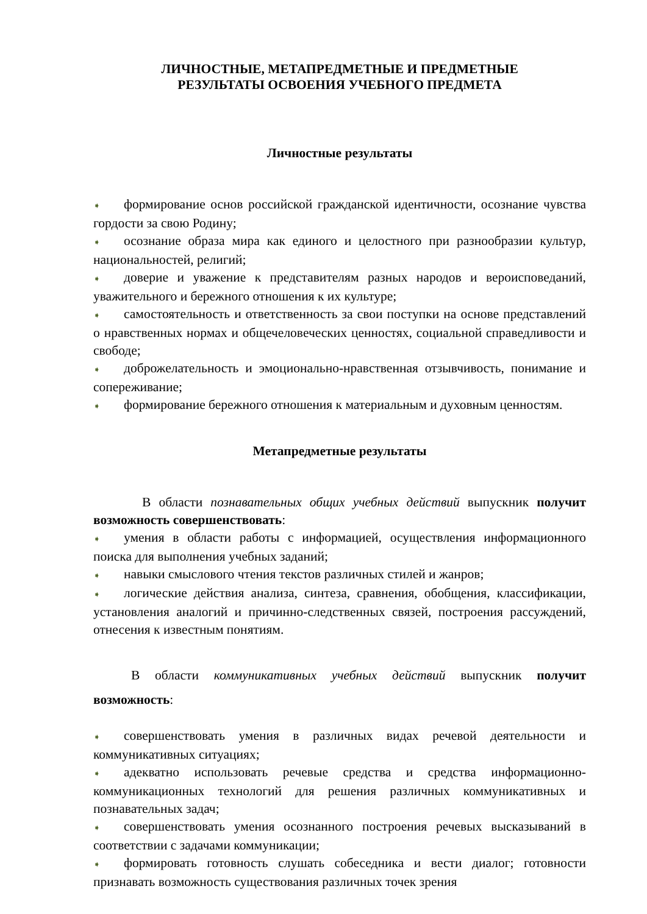ЛИЧНОСТНЫЕ, МЕТАПРЕДМЕТНЫЕ И ПРЕДМЕТНЫЕ
РЕЗУЛЬТАТЫ ОСВОЕНИЯ УЧЕБНОГО ПРЕДМЕТА
Личностные результаты
➧ формирование основ российской гражданской идентичности, осознание чувства гордости за свою Родину;
➧ осознание образа мира как единого и целостного при разнообразии культур, национальностей, религий;
➧ доверие и уважение к представителям разных народов и вероисповеданий, уважительного и бережного отношения к их культуре;
➧ самостоятельность и ответственность за свои поступки на основе представлений о нравственных нормах и общечеловеческих ценностях, социальной справедливости и свободе;
➧ доброжелательность и эмоционально-нравственная отзывчивость, понимание и сопереживание;
➧ формирование бережного отношения к материальным и духовным ценностям.
Метапредметные результаты
В области познавательных общих учебных действий выпускник получит возможность совершенствовать:
➧ умения в области работы с информацией, осуществления информационного поиска для выполнения учебных заданий;
➧ навыки смыслового чтения текстов различных стилей и жанров;
➧ логические действия анализа, синтеза, сравнения, обобщения, классификации, установления аналогий и причинно-следственных связей, построения рассуждений, отнесения к известным понятиям.
В области коммуникативных учебных действий выпускник получит возможность:
➧ совершенствовать умения в различных видах речевой деятельности и коммуникативных ситуациях;
➧ адекватно использовать речевые средства и средства информационно-коммуникационных технологий для решения различных коммуникативных и познавательных задач;
➧ совершенствовать умения осознанного построения речевых высказываний в соответствии с задачами коммуникации;
➧ формировать готовность слушать собеседника и вести диалог; готовности признавать возможность существования различных точек зрения